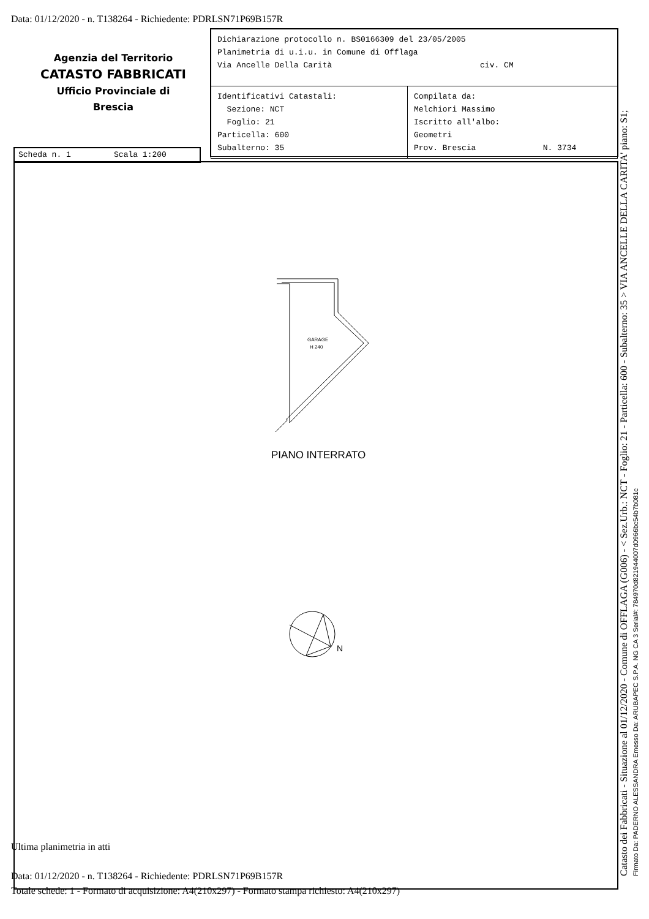Data: 01/12/2020 - n. T138264 - Richiedente: PDRLSN71P69B157R
Agenzia del Territorio
CATASTO FABBRICATI
Ufficio Provinciale di
Brescia
| Dichiarazione protocollo n. BS0166309 del 23/05/2005 Planimetria di u.i.u. in Comune di Offlaga Via Ancelle Della Carità civ. CM | |
| Identificativi Catastali: Sezione: NCT Foglio: 21 Particella: 600 Subalterno: 35 | Compilata da: Melchiori Massimo Iscritto all'albo: Geometri Prov. Brescia N. 3734 |
Scheda n. 1 Scala 1:200
GARAGE
H 240
PIANO INTERRATO
N
Ultima planimetria in atti
Data: 01/12/2020 - n. T138264 - Richiedente: PDRLSN71P69B157R
Totale schede: 1 - Formato di acquisizione: A4(210x297) - Formato stampa richiesto: A4(210x297)
Catasto dei Fabbricati - Situazione al 01/12/2020 - Comune di OFFLAGA (G006) - < Sez.Urb.: NCT - Foglio: 21 - Particella: 600 - Subalterno: 35 > VIA ANCELLE DELLA CARITA' piano: S1; Firmato Da: PADERNO ALESSANDRA Emesso Da: ARUBAPEC S.P.A. NG CA 3 Serial#: 784970d821944007d0966bc54b7b081c